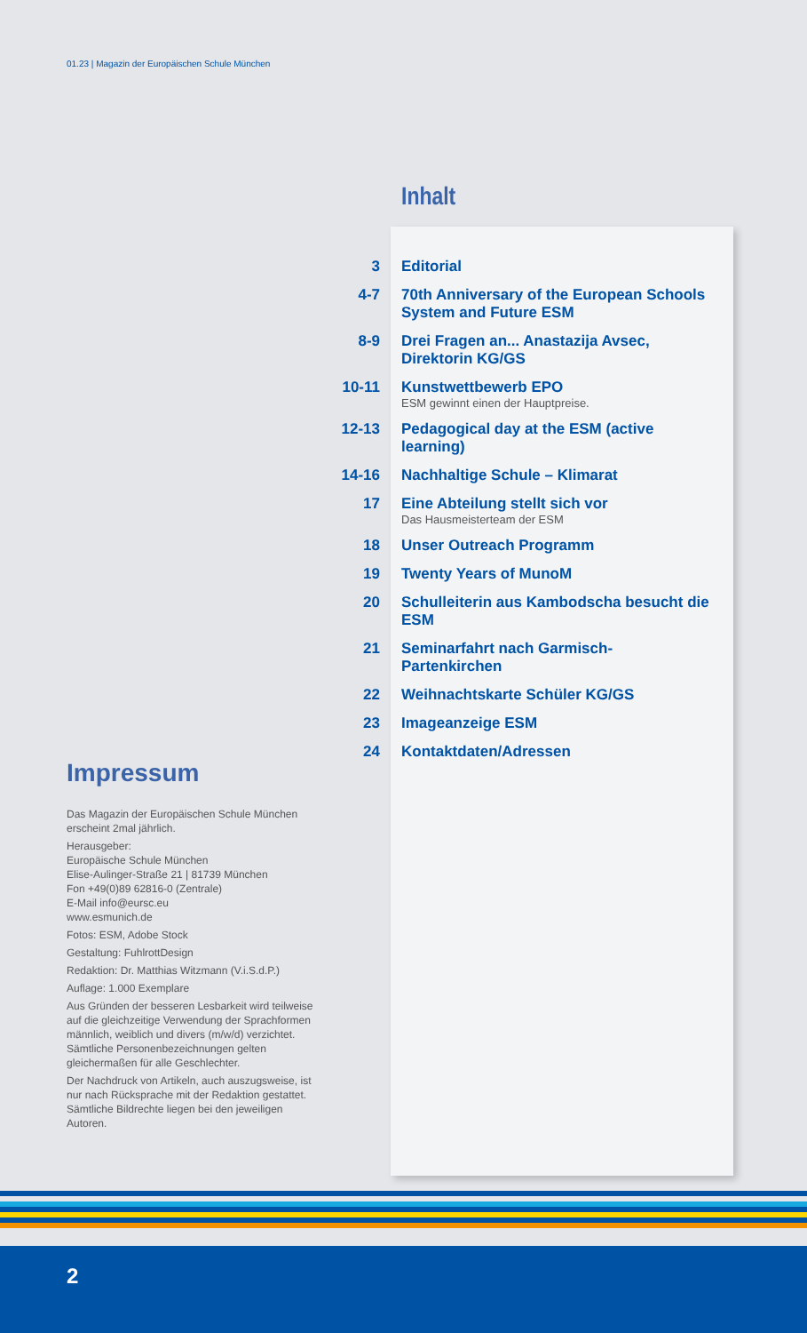01.23 | Magazin der Europäischen Schule München
Inhalt
| 3 | Editorial |
| 4-7 | 70th Anniversary of the European Schools System and Future ESM |
| 8-9 | Drei Fragen an... Anastazija Avsec, Direktorin KG/GS |
| 10-11 | Kunstwettbewerb EPO ESM gewinnt einen der Hauptpreise. |
| 12-13 | Pedagogical day at the ESM (active learning) |
| 14-16 | Nachhaltige Schule – Klimarat |
| 17 | Eine Abteilung stellt sich vor Das Hausmeisterteam der ESM |
| 18 | Unser Outreach Programm |
| 19 | Twenty Years of MunoM |
| 20 | Schulleiterin aus Kambodscha besucht die ESM |
| 21 | Seminarfahrt nach Garmisch-Partenkirchen |
| 22 | Weihnachtskarte Schüler KG/GS |
| 23 | Imageanzeige ESM |
| 24 | Kontaktdaten/Adressen |
Impressum
Das Magazin der Europäischen Schule München erscheint 2mal jährlich.
Herausgeber:
Europäische Schule München
Elise-Aulinger-Straße 21 | 81739 München
Fon +49(0)89 62816-0 (Zentrale)
E-Mail info@eursc.eu
www.esmunich.de
Fotos: ESM, Adobe Stock
Gestaltung: FuhlrottDesign
Redaktion: Dr. Matthias Witzmann (V.i.S.d.P.)
Auflage: 1.000 Exemplare
Aus Gründen der besseren Lesbarkeit wird teilweise auf die gleichzeitige Verwendung der Sprachformen männlich, weiblich und divers (m/w/d) verzichtet. Sämtliche Personenbezeichnungen gelten gleichermaßen für alle Geschlechter.
Der Nachdruck von Artikeln, auch auszugsweise, ist nur nach Rücksprache mit der Redaktion gestattet. Sämtliche Bildrechte liegen bei den jeweiligen Autoren.
2